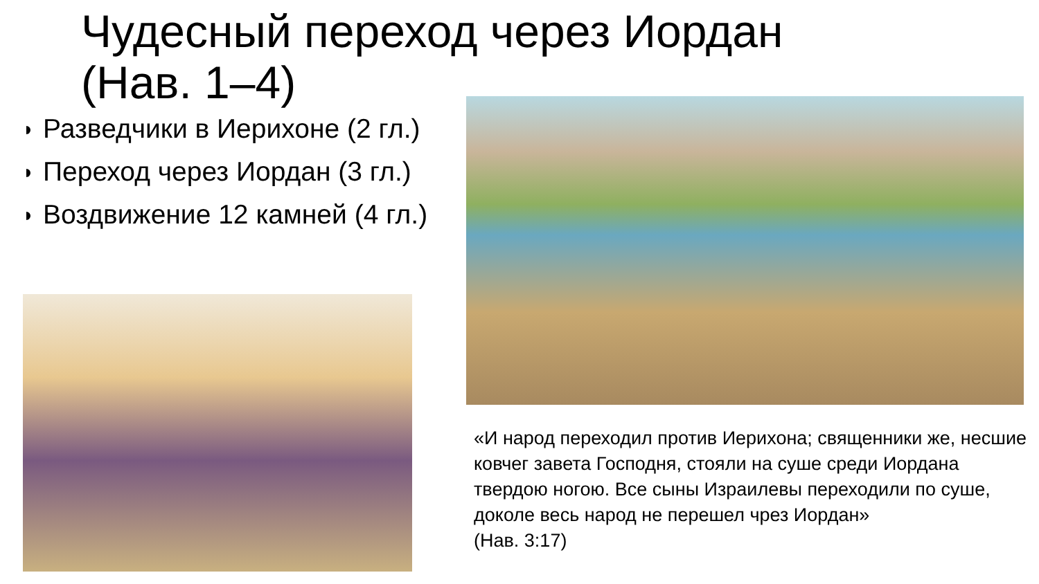Чудесный переход через Иордан
(Нав. 1–4)
Разведчики в Иерихоне (2 гл.)
Переход через Иордан (3 гл.)
Воздвижение 12 камней (4 гл.)
«И народ переходил против Иерихона; священники же, несшие ковчег завета Господня, стояли на суше среди Иордана твердою ногою. Все сыны Израилевы переходили по суше, доколе весь народ не перешел чрез Иордан»
(Нав. 3:17)